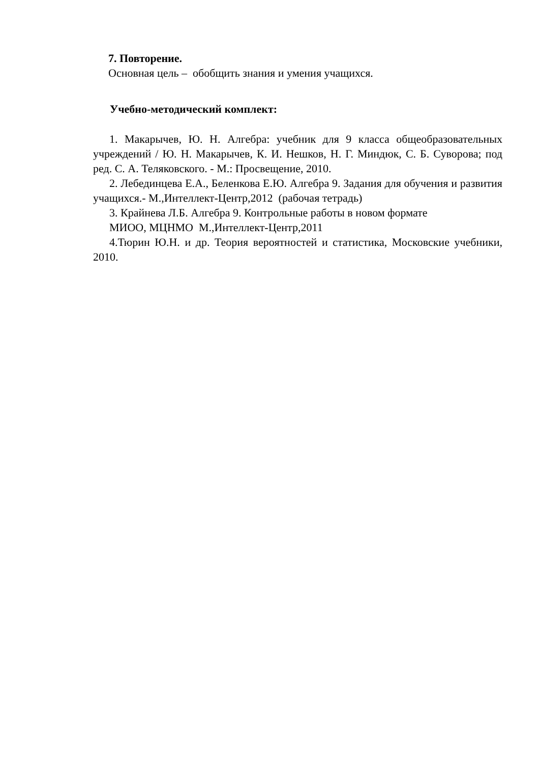7. Повторение.
Основная цель – обобщить знания и умения учащихся.
Учебно-методический комплект:
1. Макарычев, Ю. Н. Алгебра: учебник для 9 класса общеобразовательных учреждений / Ю. Н. Макарычев, К. И. Нешков, Н. Г. Миндюк, С. Б. Суворова; под ред. С. А. Теляковского. - М.: Просвещение, 2010.
2. Лебединцева Е.А., Беленкова Е.Ю. Алгебра 9. Задания для обучения и развития учащихся.- М.,Интеллект-Центр,2012 (рабочая тетрадь)
3. Крайнева Л.Б. Алгебра 9. Контрольные работы в новом формате
МИОО, МЦНМО М.,Интеллект-Центр,2011
4.Тюрин Ю.Н. и др. Теория вероятностей и статистика, Московские учебники, 2010.